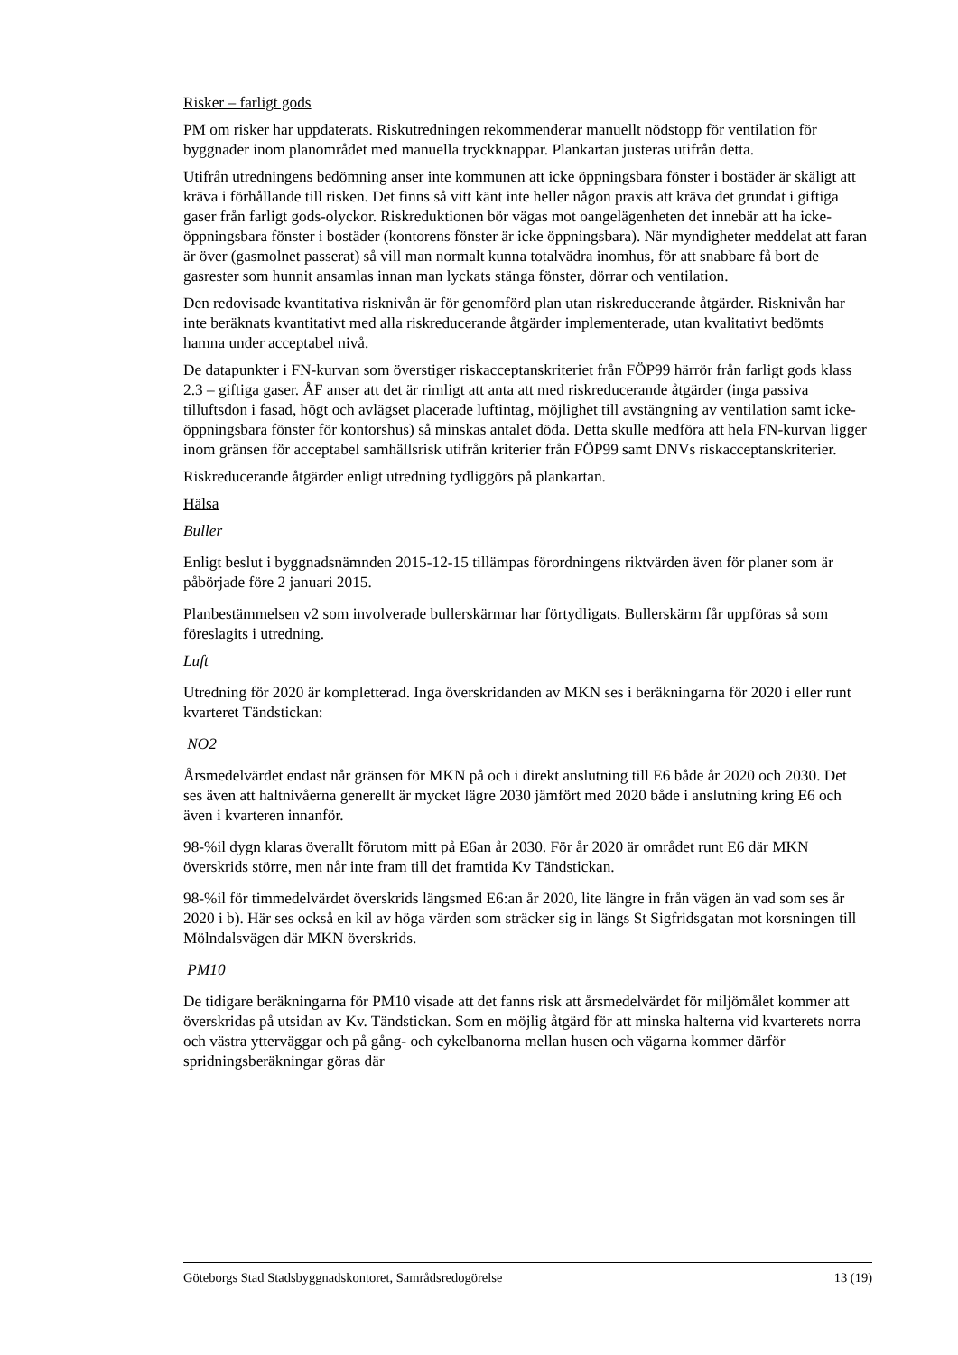Risker – farligt gods
PM om risker har uppdaterats. Riskutredningen rekommenderar manuellt nödstopp för ventilation för byggnader inom planområdet med manuella tryckknappar. Plankartan justeras utifrån detta.
Utifrån utredningens bedömning anser inte kommunen att icke öppningsbara fönster i bostäder är skäligt att kräva i förhållande till risken. Det finns så vitt känt inte heller någon praxis att kräva det grundat i giftiga gaser från farligt gods-olyckor. Riskreduktionen bör vägas mot oangelägenheten det innebär att ha icke- öppningsbara fönster i bostäder (kontorens fönster är icke öppningsbara). När myndigheter meddelat att faran är över (gasmolnet passerat) så vill man normalt kunna totalvädra inomhus, för att snabbare få bort de gasrester som hunnit ansamlas innan man lyckats stänga fönster, dörrar och ventilation.
Den redovisade kvantitativa risknivån är för genomförd plan utan riskreducerande åtgärder. Risknivån har inte beräknats kvantitativt med alla riskreducerande åtgärder implementerade, utan kvalitativt bedömts hamna under acceptabel nivå.
De datapunkter i FN-kurvan som överstiger riskacceptanskriteriet från FÖP99 härrör från farligt gods klass 2.3 – giftiga gaser. ÅF anser att det är rimligt att anta att med riskreducerande åtgärder (inga passiva tilluftsdon i fasad, högt och avlägset placerade luftintag, möjlighet till avstängning av ventilation samt icke-öppningsbara fönster för kontorshus) så minskas antalet döda. Detta skulle medföra att hela FN-kurvan ligger inom gränsen för acceptabel samhällsrisk utifrån kriterier från FÖP99 samt DNVs riskacceptanskriterier.
Riskreducerande åtgärder enligt utredning tydliggörs på plankartan.
Hälsa
Buller
Enligt beslut i byggnadsnämnden 2015-12-15 tillämpas förordningens riktvärden även för planer som är påbörjade före 2 januari 2015.
Planbestämmelsen v2 som involverade bullerskärmar har förtydligats. Bullerskärm får uppföras så som föreslagits i utredning.
Luft
Utredning för 2020 är kompletterad. Inga överskridanden av MKN ses i beräkningarna för 2020 i eller runt kvarteret Tändstickan:
NO2
Årsmedelvärdet endast når gränsen för MKN på och i direkt anslutning till E6 både år 2020 och 2030. Det ses även att haltnivåerna generellt är mycket lägre 2030 jämfört med 2020 både i anslutning kring E6 och även i kvarteren innanför.
98-%il dygn klaras överallt förutom mitt på E6an år 2030. För år 2020 är området runt E6 där MKN överskrids större, men når inte fram till det framtida Kv Tändstickan.
98-%il för timmedelvärdet överskrids längsmed E6:an år 2020, lite längre in från vägen än vad som ses år 2020 i b). Här ses också en kil av höga värden som sträcker sig in längs St Sigfridsgatan mot korsningen till Mölndalsvägen där MKN överskrids.
PM10
De tidigare beräkningarna för PM10 visade att det fanns risk att årsmedelvärdet för miljömålet kommer att överskridas på utsidan av Kv. Tändstickan. Som en möjlig åtgärd för att minska halterna vid kvarterets norra och västra ytterväggar och på gång- och cykelbanorna mellan husen och vägarna kommer därför spridningsberäkningar göras där
Göteborgs Stad Stadsbyggnadskontoret, Samrådsredogörelse 13 (19)